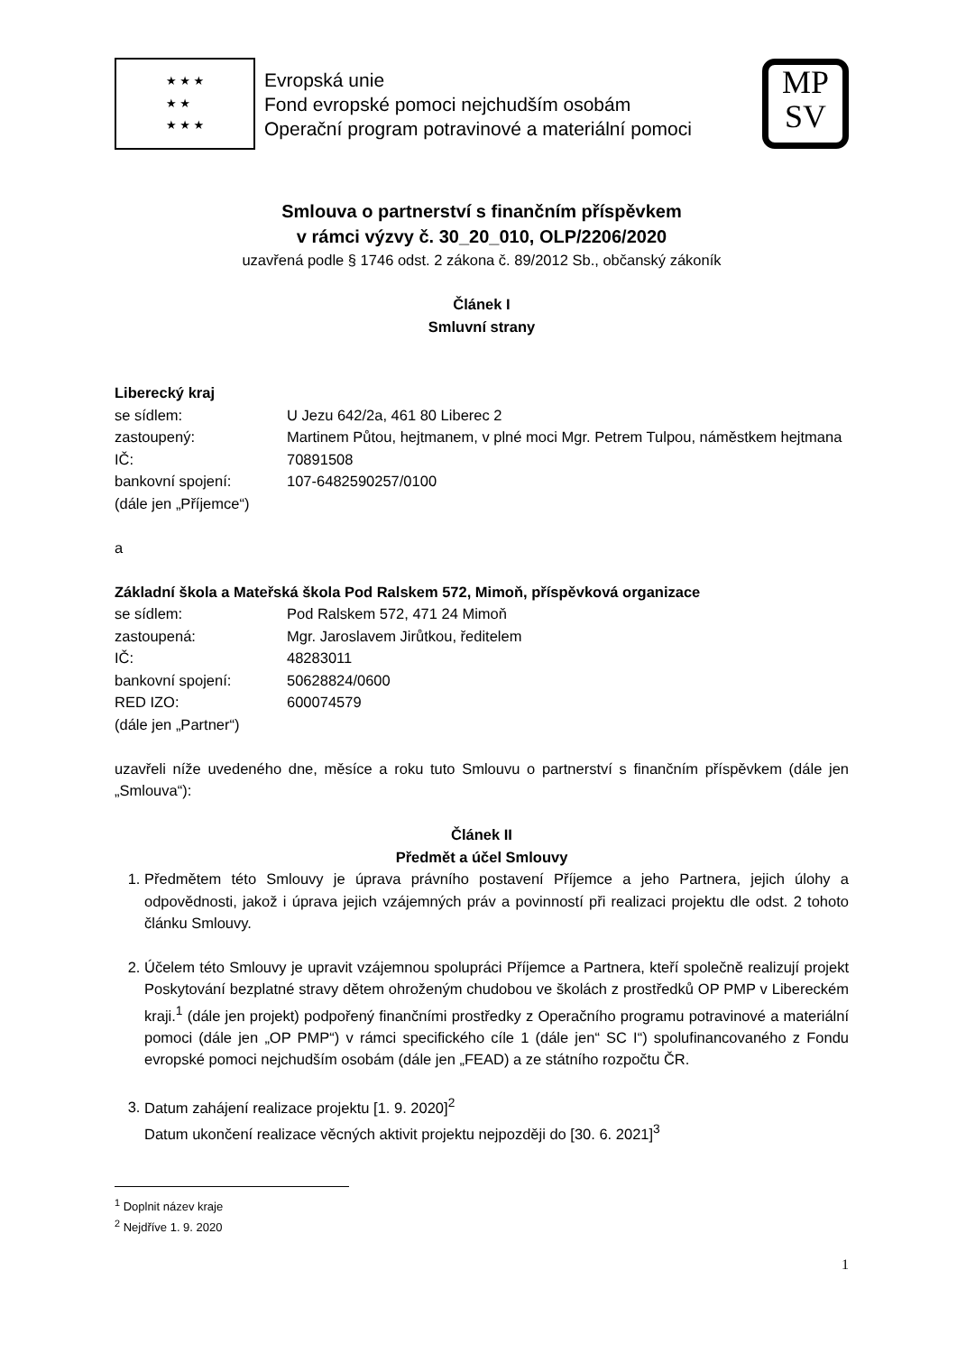★ ★ ★
★ ★
★ ★ ★
Evropská unie
Fond evropské pomoci nejchudším osobám
Operační program potravinové a materiální pomoci
MP
SV
Smlouva o partnerství s finančním příspěvkem
v rámci výzvy č. 30_20_010, OLP/2206/2020
uzavřená podle § 1746 odst. 2 zákona č. 89/2012 Sb., občanský zákoník
Článek I
Smluvní strany
Liberecký kraj
se sídlem: U Jezu 642/2a, 461 80 Liberec 2
zastoupený: Martinem Půtou, hejtmanem, v plné moci Mgr. Petrem Tulpou, náměstkem hejtmana
IČ: 70891508
bankovní spojení: 107-6482590257/0100
(dále jen „Příjemce“)
a
Základní škola a Mateřská škola Pod Ralskem 572, Mimoň, příspěvková organizace
se sídlem: Pod Ralskem 572, 471 24 Mimoň
zastoupená: Mgr. Jaroslavem Jirůtkou, ředitelem
IČ: 48283011
bankovní spojení: 50628824/0600
RED IZO: 600074579
(dále jen „Partner“)
uzavřeli níže uvedeného dne, měsíce a roku tuto Smlouvu o partnerství s finančním příspěvkem (dále jen „Smlouva“):
Článek II
Předmět a účel Smlouvy
1. Předmětem této Smlouvy je úprava právního postavení Příjemce a jeho Partnera, jejich úlohy a odpovědnosti, jakož i úprava jejich vzájemných práv a povinností při realizaci projektu dle odst. 2 tohoto článku Smlouvy.
2. Účelem této Smlouvy je upravit vzájemnou spolupráci Příjemce a Partnera, kteří společně realizují projekt Poskytování bezplatné stravy dětem ohroženým chudobou ve školách z prostředků OP PMP v Libereckém kraji.<sup>1</sup> (dále jen projekt) podpořený finančními prostředky z Operačního programu potravinové a materiální pomoci (dále jen „OP PMP“) v rámci specifického cíle 1 (dále jen“ SC I“) spolufinancovaného z Fondu evropské pomoci nejchudším osobám (dále jen „FEAD) a ze státního rozpočtu ČR.
3. Datum zahájení realizace projektu [1. 9. 2020]<sup>2</sup>
Datum ukončení realizace věcných aktivit projektu nejpozději do [30. 6. 2021]<sup>3</sup>
<sup>1</sup> Doplnit název kraje
<sup>2</sup> Nejdříve 1. 9. 2020
1